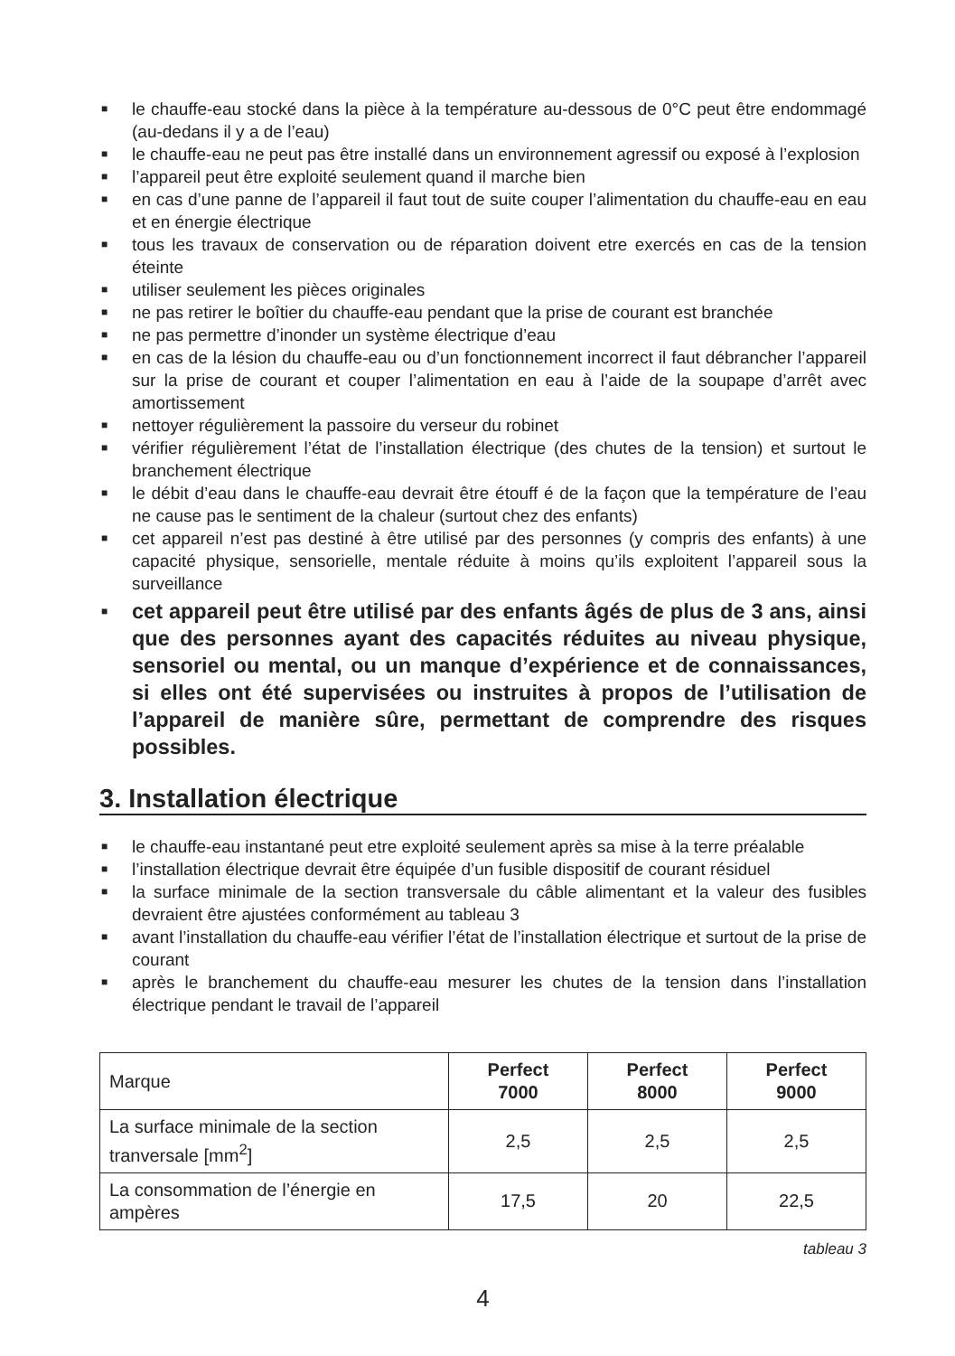■ le chauffe-eau stocké dans la pièce à la température au-dessous de 0°C peut être endommagé (au-dedans il y a de l’eau)
■ le chauffe-eau ne peut pas être installé dans un environnement agressif ou exposé à l’explosion
■ l’appareil peut être exploité seulement quand il marche bien
■ en cas d’une panne de l’appareil il faut tout de suite couper l’alimentation du chauffe-eau en eau et en énergie électrique
■ tous les travaux de conservation ou de réparation doivent etre exercés en cas de la tension éteinte
■ utiliser seulement les pièces originales
■ ne pas retirer le boîtier du chauffe-eau pendant que la prise de courant est branchée
■ ne pas permettre d’inonder un système électrique d’eau
■ en cas de la lésion du chauffe-eau ou d’un fonctionnement incorrect il faut débrancher l’appareil sur la prise de courant et couper l’alimentation en eau à l’aide de la soupape d’arrêt avec amortissement
■ nettoyer régulièrement la passoire du verseur du robinet
■ vérifier régulièrement l’état de l’installation électrique (des chutes de la tension) et surtout le branchement électrique
■ le débit d’eau dans le chauffe-eau devrait être étouff é de la façon que la température de l’eau ne cause pas le sentiment de la chaleur (surtout chez des enfants)
■ cet appareil n’est pas destiné à être utilisé par des personnes (y compris des enfants) à une capacité physique, sensorielle, mentale réduite à moins qu’ils exploitent l’appareil sous la surveillance
■ cet appareil peut être utilisé par des enfants âgés de plus de 3 ans, ainsi que des personnes ayant des capacités réduites au niveau physique, sensoriel ou mental, ou un manque d’expérience et de connaissances, si elles ont été supervisées ou instruites à propos de l’utilisation de l’appareil de manière sûre, permettant de comprendre des risques possibles.
3. Installation électrique
■ le chauffe-eau instantané peut etre exploité seulement après sa mise à la terre préalable
■ l’installation électrique devrait être équipée d’un fusible dispositif de courant résiduel
■ la surface minimale de la section transversale du câble alimentant et la valeur des fusibles devraient être ajustées conformément au tableau 3
■ avant l’installation du chauffe-eau vérifier l’état de l’installation électrique et surtout de la prise de courant
■ après le branchement du chauffe-eau mesurer les chutes de la tension dans l’installation électrique pendant le travail de l’appareil
| Marque | Perfect 7000 | Perfect 8000 | Perfect 9000 |
| La surface minimale de la section tranversale [mm<sup>2</sup>] | 2,5 | 2,5 | 2,5 |
| La consommation de l’énergie en ampères | 17,5 | 20 | 22,5 |
tableau 3
4